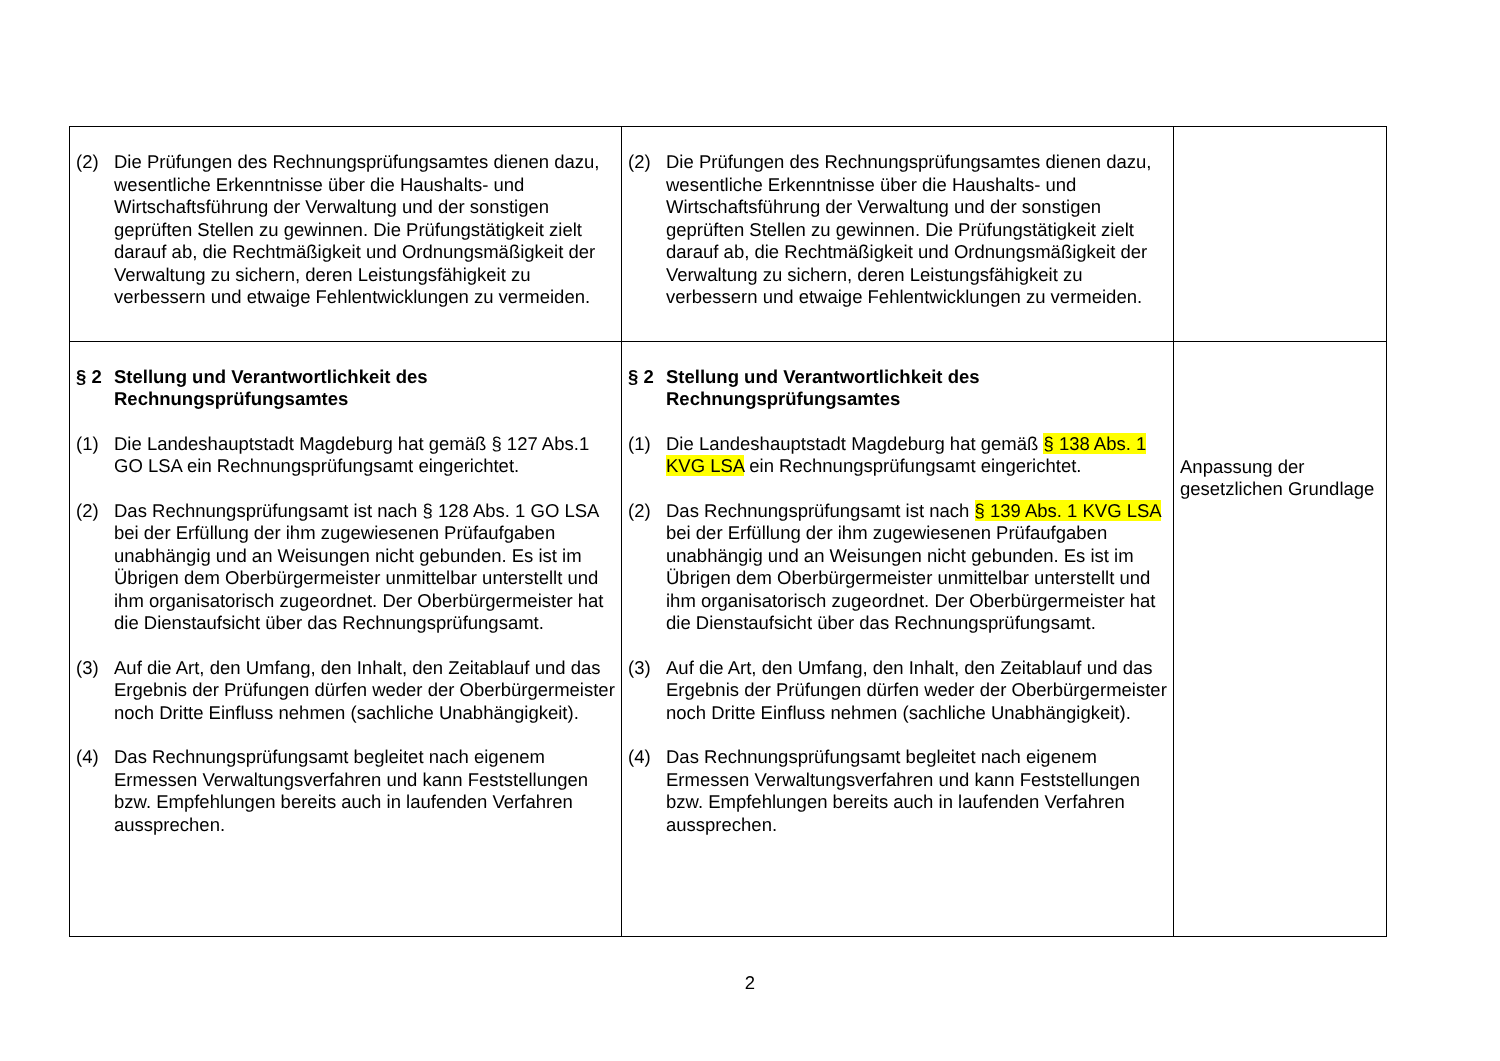| (2) Die Prüfungen des Rechnungsprüfungsamtes dienen dazu, wesentliche Erkenntnisse über die Haushalts- und Wirtschaftsführung der Verwaltung und der sonstigen geprüften Stellen zu gewinnen. Die Prüfungstätigkeit zielt darauf ab, die Rechtmäßigkeit und Ordnungsmäßigkeit der Verwaltung zu sichern, deren Leistungsfähigkeit zu verbessern und etwaige Fehlentwicklungen zu vermeiden. | (2) Die Prüfungen des Rechnungsprüfungsamtes dienen dazu, wesentliche Erkenntnisse über die Haushalts- und Wirtschaftsführung der Verwaltung und der sonstigen geprüften Stellen zu gewinnen. Die Prüfungstätigkeit zielt darauf ab, die Rechtmäßigkeit und Ordnungsmäßigkeit der Verwaltung zu sichern, deren Leistungsfähigkeit zu verbessern und etwaige Fehlentwicklungen zu vermeiden. | |
| § 2 Stellung und Verantwortlichkeit des Rechnungsprüfungsamtes (1) Die Landeshauptstadt Magdeburg hat gemäß § 127 Abs.1 GO LSA ein Rechnungsprüfungsamt eingerichtet. (2) Das Rechnungsprüfungsamt ist nach § 128 Abs. 1 GO LSA bei der Erfüllung der ihm zugewiesenen Prüfaufgaben unabhängig und an Weisungen nicht gebunden. Es ist im Übrigen dem Oberbürgermeister unmittelbar unterstellt und ihm organisatorisch zugeordnet. Der Oberbürgermeister hat die Dienstaufsicht über das Rechnungsprüfungsamt. (3) Auf die Art, den Umfang, den Inhalt, den Zeitablauf und das Ergebnis der Prüfungen dürfen weder der Oberbürgermeister noch Dritte Einfluss nehmen (sachliche Unabhängigkeit). (4) Das Rechnungsprüfungsamt begleitet nach eigenem Ermessen Verwaltungsverfahren und kann Feststellungen bzw. Empfehlungen bereits auch in laufenden Verfahren aussprechen. | § 2 Stellung und Verantwortlichkeit des Rechnungsprüfungsamtes (1) Die Landeshauptstadt Magdeburg hat gemäß § 138 Abs. 1 KVG LSA ein Rechnungsprüfungsamt eingerichtet. (2) Das Rechnungsprüfungsamt ist nach § 139 Abs. 1 KVG LSA bei der Erfüllung der ihm zugewiesenen Prüfaufgaben unabhängig und an Weisungen nicht gebunden. Es ist im Übrigen dem Oberbürgermeister unmittelbar unterstellt und ihm organisatorisch zugeordnet. Der Oberbürgermeister hat die Dienstaufsicht über das Rechnungsprüfungsamt. (3) Auf die Art, den Umfang, den Inhalt, den Zeitablauf und das Ergebnis der Prüfungen dürfen weder der Oberbürgermeister noch Dritte Einfluss nehmen (sachliche Unabhängigkeit). (4) Das Rechnungsprüfungsamt begleitet nach eigenem Ermessen Verwaltungsverfahren und kann Feststellungen bzw. Empfehlungen bereits auch in laufenden Verfahren aussprechen. | Anpassung der gesetzlichen Grundlage |
2